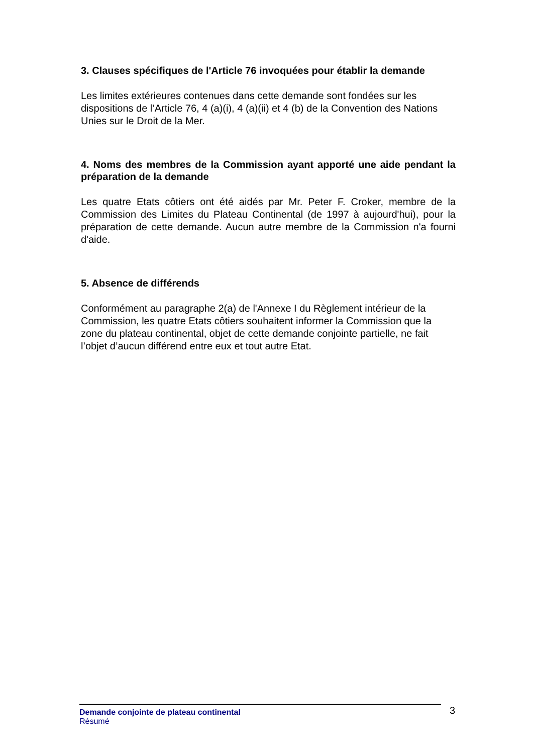3. Clauses spécifiques de l'Article 76 invoquées pour établir la demande
Les limites extérieures contenues dans cette demande sont fondées sur les dispositions de l’Article 76, 4 (a)(i), 4 (a)(ii) et 4 (b) de la Convention des Nations Unies sur le Droit de la Mer.
4. Noms des membres de la Commission ayant apporté une aide pendant la préparation de la demande
Les quatre Etats côtiers ont été aidés par Mr. Peter F. Croker, membre de la Commission des Limites du Plateau Continental (de 1997 à aujourd'hui), pour la préparation de cette demande. Aucun autre membre de la Commission n'a fourni d'aide.
5. Absence de différends
Conformément au paragraphe 2(a) de l'Annexe I du Règlement intérieur de la Commission, les quatre Etats côtiers souhaitent informer la Commission que la zone du plateau continental, objet de cette demande conjointe partielle, ne fait l’objet d’aucun différend entre eux et tout autre Etat.
Demande conjointe de plateau continental
Résumé
3